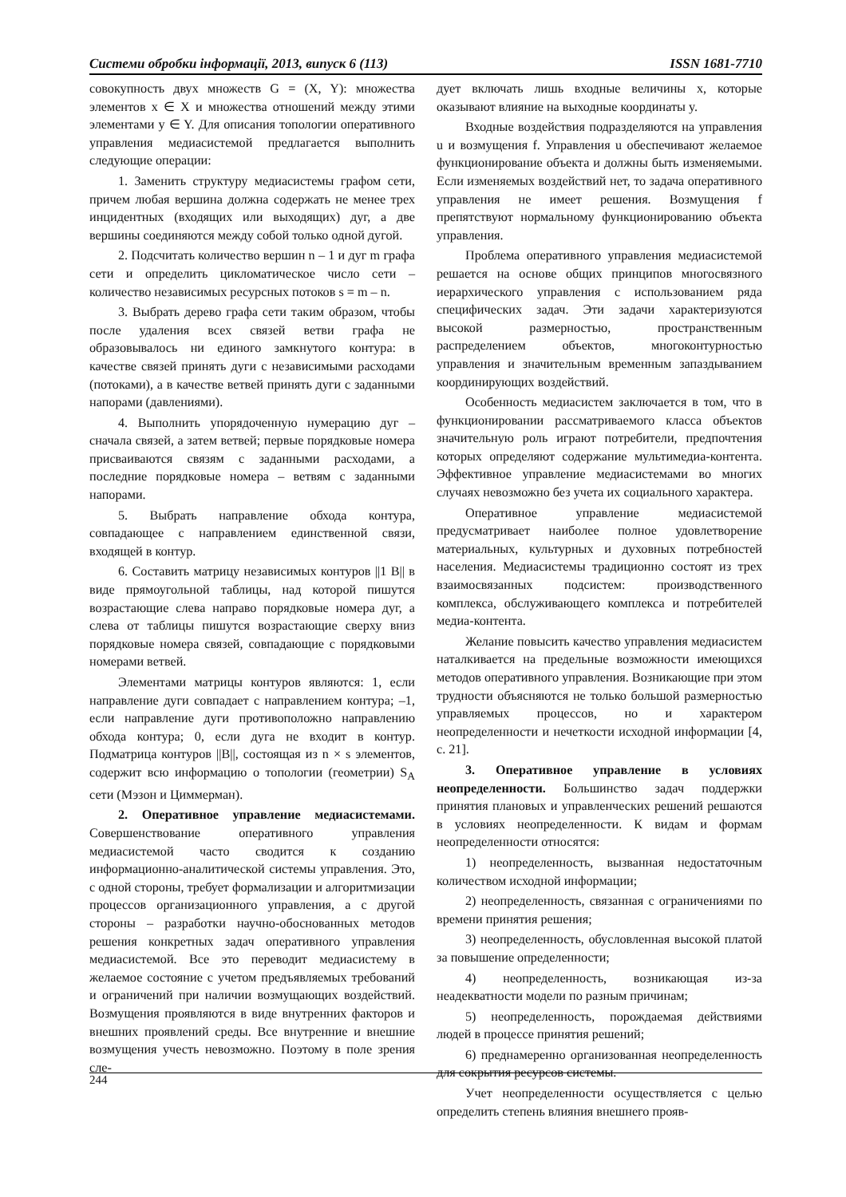Системи обробки інформації, 2013, випуск 6 (113) ISSN 1681-7710
совокупность двух множеств G = (X, Y): множества элементов x ∈ X и множества отношений между этими элементами y ∈ Y. Для описания топологии оперативного управления медиасистемой предлагается выполнить следующие операции:
1. Заменить структуру медиасистемы графом сети, причем любая вершина должна содержать не менее трех инцидентных (входящих или выходящих) дуг, а две вершины соединяются между собой только одной дугой.
2. Подсчитать количество вершин n – 1 и дуг m графа сети и определить цикломатическое число сети – количество независимых ресурсных потоков s = m – n.
3. Выбрать дерево графа сети таким образом, чтобы после удаления всех связей ветви графа не образовывалось ни единого замкнутого контура: в качестве связей принять дуги с независимыми расходами (потоками), а в качестве ветвей принять дуги с заданными напорами (давлениями).
4. Выполнить упорядоченную нумерацию дуг – сначала связей, а затем ветвей; первые порядковые номера присваиваются связям с заданными расходами, а последние порядковые номера – ветвям с заданными напорами.
5. Выбрать направление обхода контура, совпадающее с направлением единственной связи, входящей в контур.
6. Составить матрицу независимых контуров ||1 B|| в виде прямоугольной таблицы, над которой пишутся возрастающие слева направо порядковые номера дуг, а слева от таблицы пишутся возрастающие сверху вниз порядковые номера связей, совпадающие с порядковыми номерами ветвей.
Элементами матрицы контуров являются: 1, если направление дуги совпадает с направлением контура; –1, если направление дуги противоположно направлению обхода контура; 0, если дуга не входит в контур. Подматрица контуров ||B||, состоящая из n × s элементов, содержит всю информацию о топологии (геометрии) S<sub>A</sub> сети (Мэзон и Циммерман).
2. Оперативное управление медиасистемами. Совершенствование оперативного управления медиасистемой часто сводится к созданию информационно-аналитической системы управления. Это, с одной стороны, требует формализации и алгоритмизации процессов организационного управления, а с другой стороны – разработки научно-обоснованных методов решения конкретных задач оперативного управления медиасистемой. Все это переводит медиасистему в желаемое состояние с учетом предъявляемых требований и ограничений при наличии возмущающих воздействий. Возмущения проявляются в виде внутренних факторов и внешних проявлений среды. Все внутренние и внешние возмущения учесть невозможно. Поэтому в поле зрения сле-
дует включать лишь входные величины x, которые оказывают влияние на выходные координаты y.
Входные воздействия подразделяются на управления u и возмущения f. Управления u обеспечивают желаемое функционирование объекта и должны быть изменяемыми. Если изменяемых воздействий нет, то задача оперативного управления не имеет решения. Возмущения f препятствуют нормальному функционированию объекта управления.
Проблема оперативного управления медиасистемой решается на основе общих принципов многосвязного иерархического управления с использованием ряда специфических задач. Эти задачи характеризуются высокой размерностью, пространственным распределением объектов, многоконтурностью управления и значительным временным запаздыванием координирующих воздействий.
Особенность медиасистем заключается в том, что в функционировании рассматриваемого класса объектов значительную роль играют потребители, предпочтения которых определяют содержание мультимедиа-контента. Эффективное управление медиасистемами во многих случаях невозможно без учета их социального характера.
Оперативное управление медиасистемой предусматривает наиболее полное удовлетворение материальных, культурных и духовных потребностей населения. Медиасистемы традиционно состоят из трех взаимосвязанных подсистем: производственного комплекса, обслуживающего комплекса и потребителей медиа-контента.
Желание повысить качество управления медиасистем наталкивается на предельные возможности имеющихся методов оперативного управления. Возникающие при этом трудности объясняются не только большой размерностью управляемых процессов, но и характером неопределенности и нечеткости исходной информации [4, с. 21].
3. Оперативное управление в условиях неопределенности. Большинство задач поддержки принятия плановых и управленческих решений решаются в условиях неопределенности. К видам и формам неопределенности относятся:
1) неопределенность, вызванная недостаточным количеством исходной информации;
2) неопределенность, связанная с ограничениями по времени принятия решения;
3) неопределенность, обусловленная высокой платой за повышение определенности;
4) неопределенность, возникающая из-за неадекватности модели по разным причинам;
5) неопределенность, порождаемая действиями людей в процессе принятия решений;
6) преднамеренно организованная неопределенность для сокрытия ресурсов системы.
Учет неопределенности осуществляется с целью определить степень влияния внешнего прояв-
244